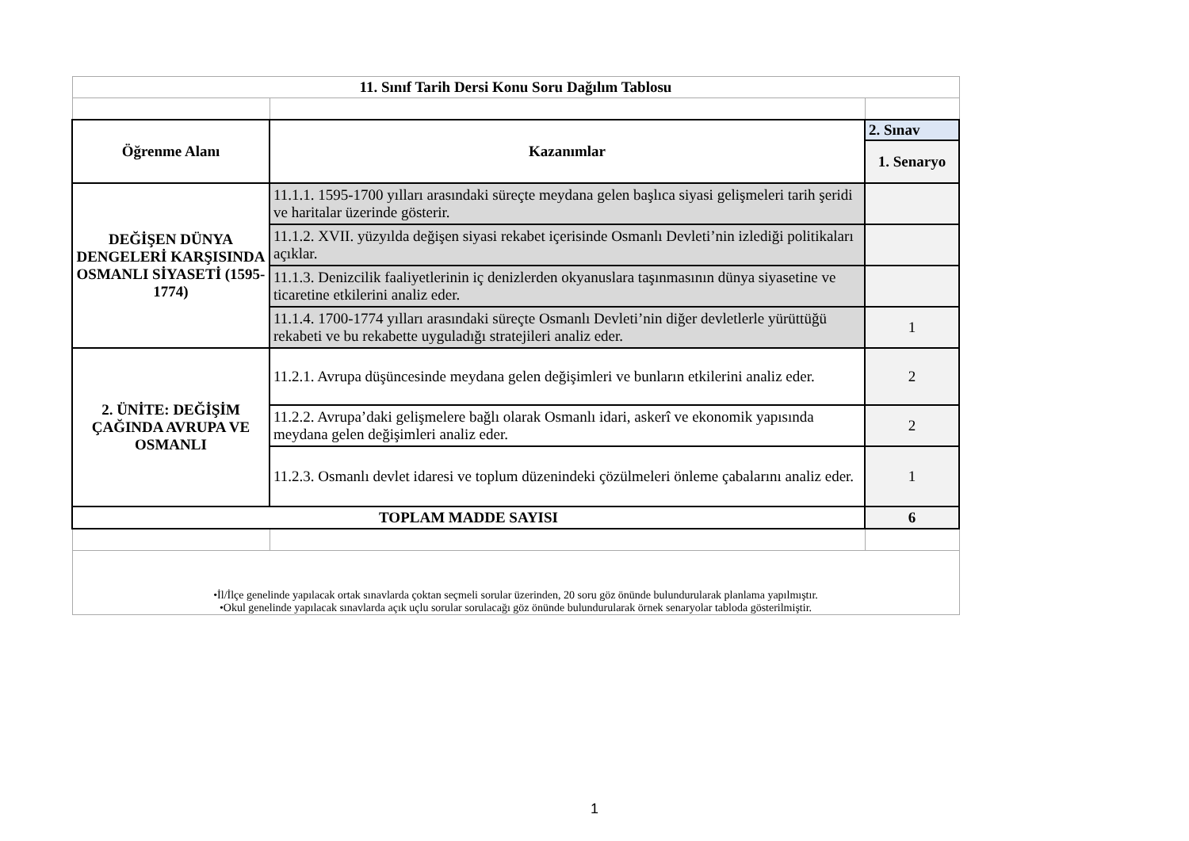| 11. Sınıf Tarih Dersi Konu Soru Dağılım Tablosu | | |
| --- | --- | --- |
| Öğrenme Alanı | Kazanımlar | 2. Sınav |
| | | 1. Senaryo |
| DEĞİŞEN DÜNYA DENGELERİ KARŞISINDA OSMANLI SİYASETİ (1595-1774) | 11.1.1. 1595-1700 yılları arasındaki süreçte meydana gelen başlıca siyasi gelişmeleri tarih şeridi ve haritalar üzerinde gösterir. | |
| | 11.1.2. XVII. yüzyılda değişen siyasi rekabet içerisinde Osmanlı Devleti’nin izlediği politikaları açıklar. | |
| | 11.1.3. Denizcilik faaliyetlerinin iç denizlerden okyanuslara taşınmasının dünya siyasetine ve ticaretine etkilerini analiz eder. | |
| | 11.1.4. 1700-1774 yılları arasındaki süreçte Osmanlı Devleti’nin diğer devletlerle yürüttüğü rekabeti ve bu rekabette uyguladığı stratejileri analiz eder. | 1 |
| 2. ÜNİTE: DEĞİŞİM ÇAĞINDA AVRUPA VE OSMANLI | 11.2.1. Avrupa düşüncesinde meydana gelen değişimleri ve bunların etkilerini analiz eder. | 2 |
| | 11.2.2. Avrupa’daki gelişmelere bağlı olarak Osmanlı idari, askerî ve ekonomik yapısında meydana gelen değişimleri analiz eder. | 2 |
| | 11.2.3. Osmanlı devlet idaresi ve toplum düzenindeki çözülmeleri önleme çabalarını analiz eder. | 1 |
| TOPLAM MADDE SAYISI | | 6 |
| •İl/İlçe genelinde yapılacak ortak sınavlarda çoktan seçmeli sorular üzerinden, 20 soru göz önünde bulundurularak planlama yapılmıştır. •Okul genelinde yapılacak sınavlarda açık uçlu sorular sorulacağı göz önünde bulundurularak örnek senaryolar tabloda gösterilmiştir. | | |
1